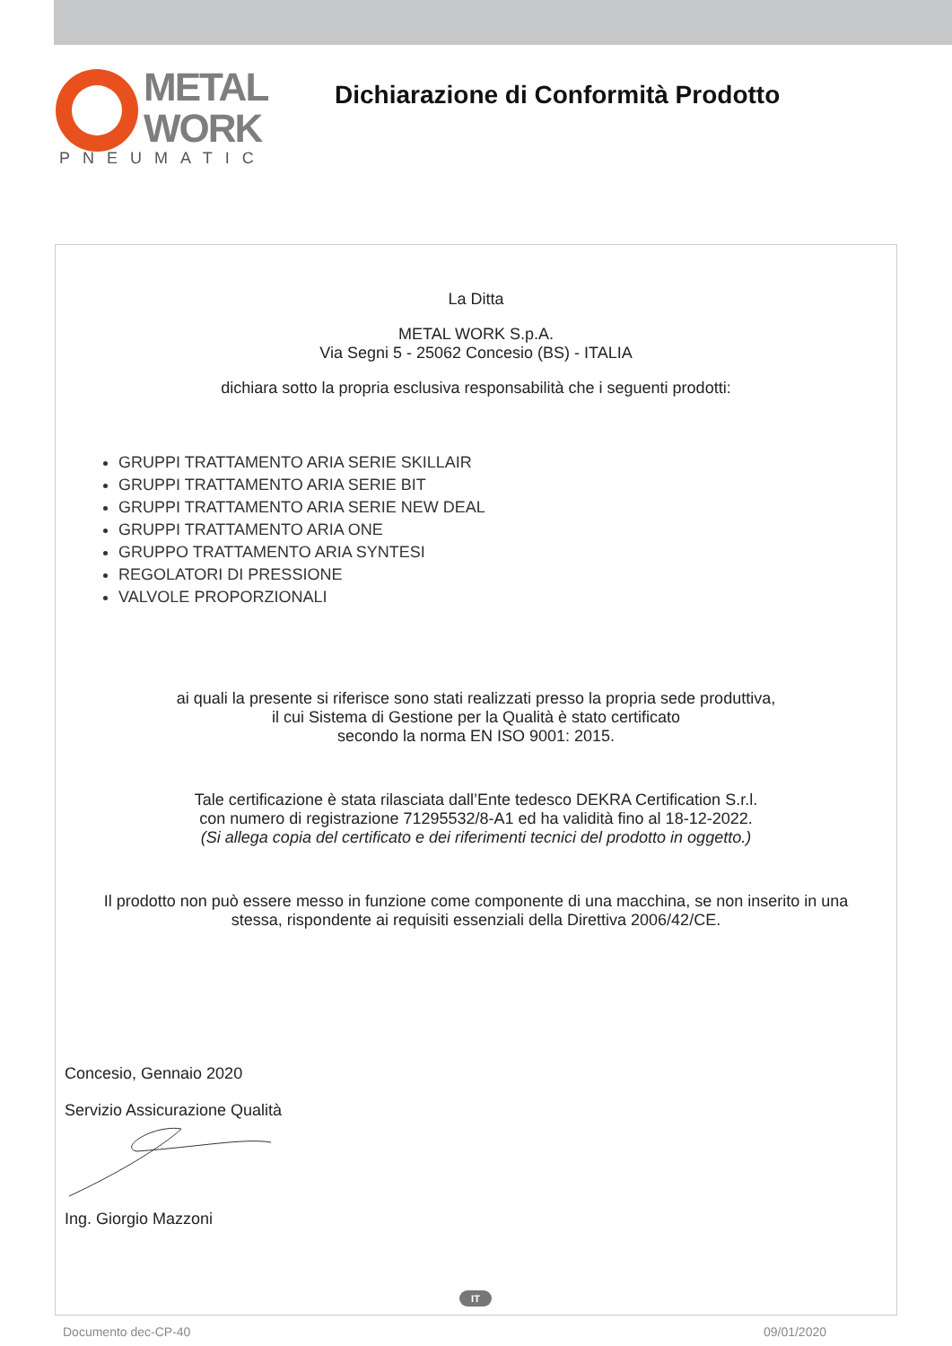METAL
WORK
PNEUMATIC
Dichiarazione di Conformità Prodotto
La Ditta
METAL WORK S.p.A.
Via Segni 5 - 25062 Concesio (BS) - ITALIA
dichiara sotto la propria esclusiva responsabilità che i seguenti prodotti:
GRUPPI TRATTAMENTO ARIA SERIE SKILLAIR
GRUPPI TRATTAMENTO ARIA SERIE BIT
GRUPPI TRATTAMENTO ARIA SERIE NEW DEAL
GRUPPI TRATTAMENTO ARIA ONE
GRUPPO TRATTAMENTO ARIA SYNTESI
REGOLATORI DI PRESSIONE
VALVOLE PROPORZIONALI
ai quali la presente si riferisce sono stati realizzati presso la propria sede produttiva,
il cui Sistema di Gestione per la Qualità è stato certificato
secondo la norma EN ISO 9001: 2015.
Tale certificazione è stata rilasciata dall’Ente tedesco DEKRA Certification S.r.l.
con numero di registrazione 71295532/8-A1 ed ha validità fino al 18-12-2022.
(Si allega copia del certificato e dei riferimenti tecnici del prodotto in oggetto.)
Il prodotto non può essere messo in funzione come componente di una macchina, se non inserito in una
stessa, rispondente ai requisiti essenziali della Direttiva 2006/42/CE.
Concesio, Gennaio 2020
Servizio Assicurazione Qualità
Ing. Giorgio Mazzoni
Documento dec-CP-40 09/01/2020
IT